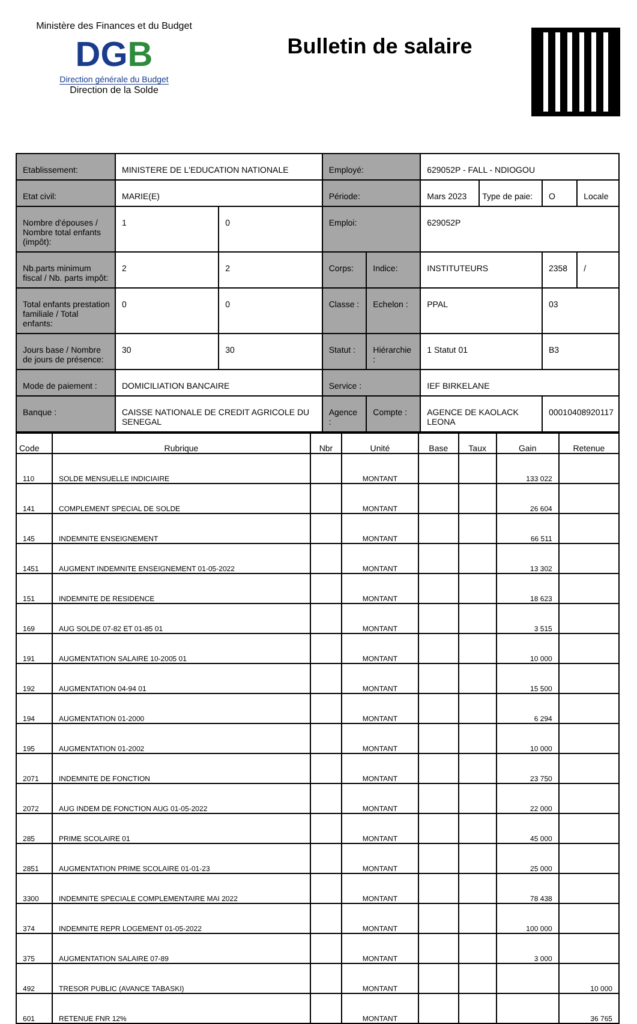Ministère des Finances et du Budget
DGB
Direction générale du Budget
Direction de la Solde
Bulletin de salaire
| Etablissement: | MINISTERE DE L'EDUCATION NATIONALE | | Employé: | | 629052P - FALL - NDIOGOU | | | |
| Etat civil: | MARIE(E) | | Période: | | Mars 2023 | Type de paie: | O | Locale |
| Nombre d'épouses / Nombre total enfants (impôt): | 1 | 0 | Emploi: | | 629052P | | | |
| Nb.parts minimum fiscal / Nb. parts impôt: | 2 | 2 | Corps: | Indice: | INSTITUTEURS | | 2358 | / |
| Total enfants prestation familiale / Total enfants: | 0 | 0 | Classe : | Echelon : | PPAL | | 03 | |
| Jours base / Nombre de jours de présence: | 30 | 30 | Statut : | Hiérarchie : | 1 Statut 01 | | B3 | |
| Mode de paiement : | DOMICILIATION BANCAIRE | | Service : | | IEF BIRKELANE | | | |
| Banque : | CAISSE NATIONALE DE CREDIT AGRICOLE DU SENEGAL | | Agence : | Compte : | AGENCE DE KAOLACK LEONA | | 00010408920117 | |
| Code | Rubrique | Nbr | Unité | Base | Taux | Gain | Retenue |
| --- | --- | --- | --- | --- | --- | --- | --- |
| 110 | SOLDE MENSUELLE INDICIAIRE | | MONTANT | | | 133 022 | |
| 141 | COMPLEMENT SPECIAL DE SOLDE | | MONTANT | | | 26 604 | |
| 145 | INDEMNITE ENSEIGNEMENT | | MONTANT | | | 66 511 | |
| 1451 | AUGMENT INDEMNITE ENSEIGNEMENT 01-05-2022 | | MONTANT | | | 13 302 | |
| 151 | INDEMNITE DE RESIDENCE | | MONTANT | | | 18 623 | |
| 169 | AUG SOLDE 07-82 ET 01-85 01 | | MONTANT | | | 3 515 | |
| 191 | AUGMENTATION SALAIRE 10-2005 01 | | MONTANT | | | 10 000 | |
| 192 | AUGMENTATION 04-94 01 | | MONTANT | | | 15 500 | |
| 194 | AUGMENTATION 01-2000 | | MONTANT | | | 6 294 | |
| 195 | AUGMENTATION 01-2002 | | MONTANT | | | 10 000 | |
| 2071 | INDEMNITE DE FONCTION | | MONTANT | | | 23 750 | |
| 2072 | AUG INDEM DE FONCTION AUG 01-05-2022 | | MONTANT | | | 22 000 | |
| 285 | PRIME SCOLAIRE 01 | | MONTANT | | | 45 000 | |
| 2851 | AUGMENTATION PRIME SCOLAIRE 01-01-23 | | MONTANT | | | 25 000 | |
| 3300 | INDEMNITE SPECIALE COMPLEMENTAIRE MAI 2022 | | MONTANT | | | 78 438 | |
| 374 | INDEMNITE REPR LOGEMENT 01-05-2022 | | MONTANT | | | 100 000 | |
| 375 | AUGMENTATION SALAIRE 07-89 | | MONTANT | | | 3 000 | |
| 492 | TRESOR PUBLIC (AVANCE TABASKI) | | MONTANT | | | | 10 000 |
| 601 | RETENUE FNR 12% | | MONTANT | | | | 36 765 |